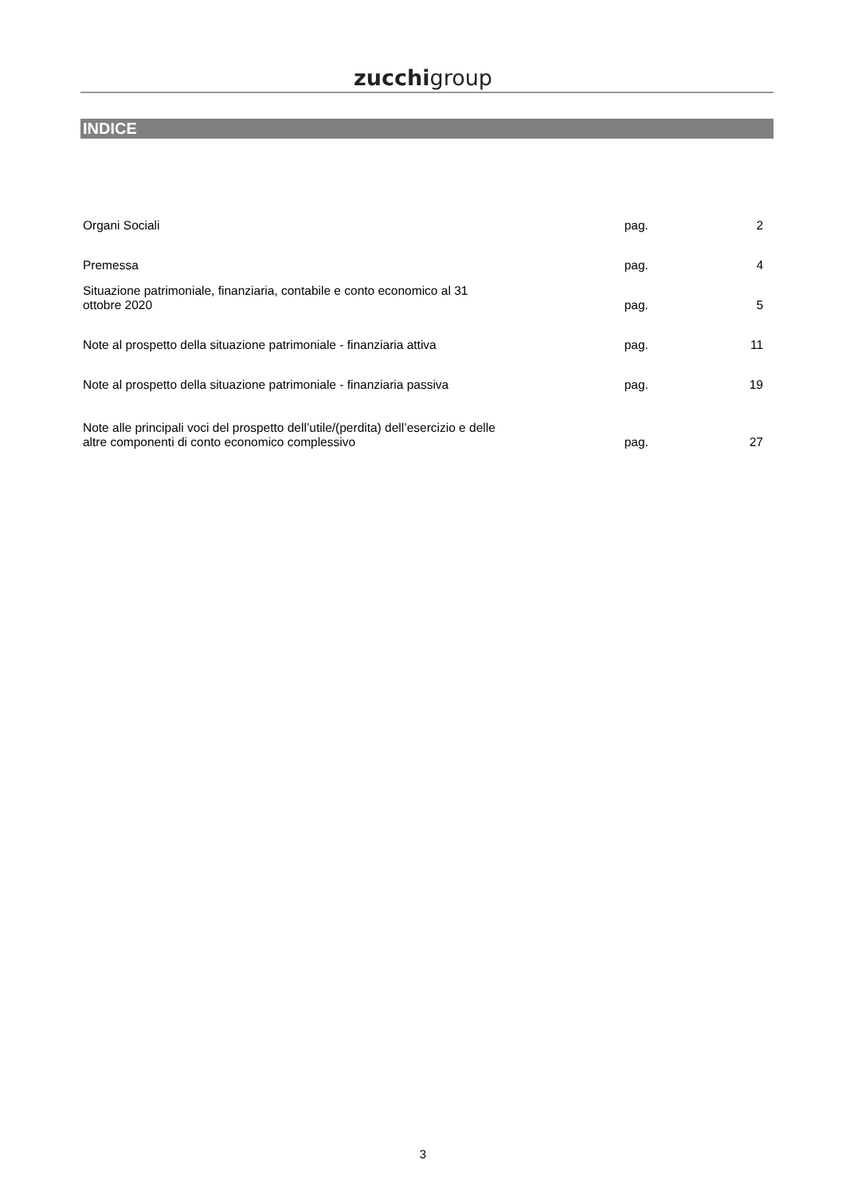zucchigroup
INDICE
| Organi Sociali | pag. | 2 |
| Premessa | pag. | 4 |
| Situazione patrimoniale, finanziaria, contabile e conto economico al 31 ottobre 2020 | pag. | 5 |
| Note al prospetto della situazione patrimoniale - finanziaria attiva | pag. | 11 |
| Note al prospetto della situazione patrimoniale - finanziaria passiva | pag. | 19 |
| Note alle principali voci del prospetto dell’utile/(perdita) dell’esercizio e delle altre componenti di conto economico complessivo | pag. | 27 |
3